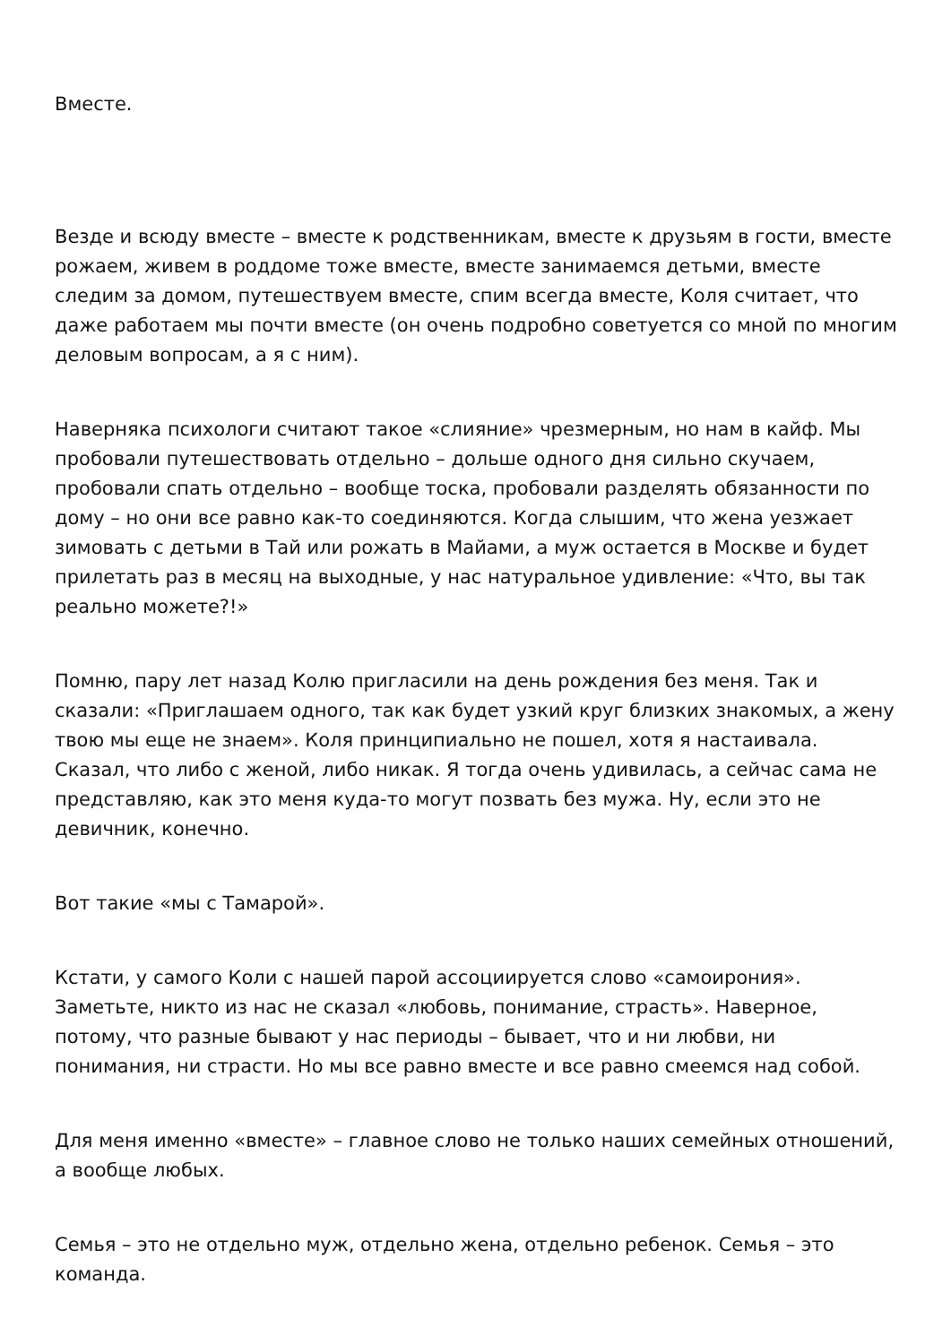Вместе.
Везде и всюду вместе – вместе к родственникам, вместе к друзьям в гости, вместе рожаем, живем в роддоме тоже вместе, вместе занимаемся детьми, вместе следим за домом, путешествуем вместе, спим всегда вместе, Коля считает, что даже работаем мы почти вместе (он очень подробно советуется со мной по многим деловым вопросам, а я с ним).
Наверняка психологи считают такое «слияние» чрезмерным, но нам в кайф. Мы пробовали путешествовать отдельно – дольше одного дня сильно скучаем, пробовали спать отдельно – вообще тоска, пробовали разделять обязанности по дому – но они все равно как-то соединяются. Когда слышим, что жена уезжает зимовать с детьми в Тай или рожать в Майами, а муж остается в Москве и будет прилетать раз в месяц на выходные, у нас натуральное удивление: «Что, вы так реально можете?!»
Помню, пару лет назад Колю пригласили на день рождения без меня. Так и сказали: «Приглашаем одного, так как будет узкий круг близких знакомых, а жену твою мы еще не знаем». Коля принципиально не пошел, хотя я настаивала. Сказал, что либо с женой, либо никак. Я тогда очень удивилась, а сейчас сама не представляю, как это меня куда-то могут позвать без мужа. Ну, если это не девичник, конечно.
Вот такие «мы с Тамарой».
Кстати, у самого Коли с нашей парой ассоциируется слово «самоирония». Заметьте, никто из нас не сказал «любовь, понимание, страсть». Наверное, потому, что разные бывают у нас периоды – бывает, что и ни любви, ни понимания, ни страсти. Но мы все равно вместе и все равно смеемся над собой.
Для меня именно «вместе» – главное слово не только наших семейных отношений, а вообще любых.
Семья – это не отдельно муж, отдельно жена, отдельно ребенок. Семья – это команда.